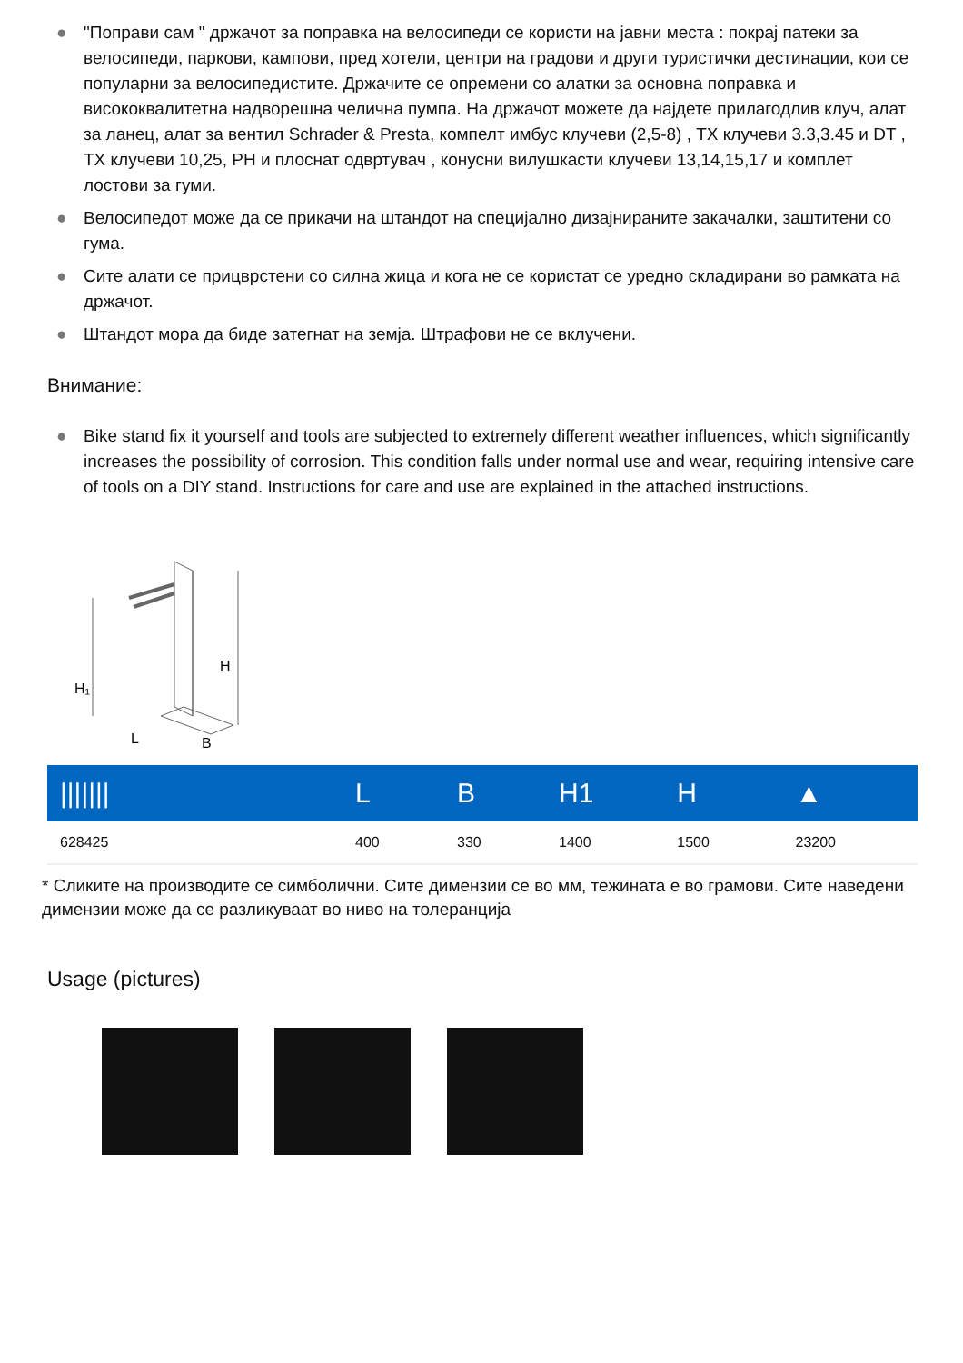● "Поправи сам " држачот за поправка на велосипеди се користи на јавни места : покрај патеки за велосипеди, паркови, кампови, пред хотели, центри на градови и други туристички дестинации, кои се популарни за велосипедистите. Држачите се опремени со алатки за основна поправка и висококвалитетна надворешна челична пумпа. На држачот можете да најдете прилагодлив клуч, алат за ланец, алат за вентил Schrader & Presta, компелт имбус клучеви (2,5-8) , TX клучеви 3.3,3.45 и DT , TX клучеви 10,25, PH и плоснат одвртувач , конусни вилушкасти клучеви 13,14,15,17 и комплет лостови за гуми.
● Велосипедот може да се прикачи на штандот на специјално дизајнираните закачалки, заштитени со гума.
● Сите алати се прицврстени со силна жица и кога не се користат се уредно складирани во рамката на држачот.
● Штандот мора да биде затегнат на земја. Штрафови не се вклучени.
Внимание:
● Bike stand fix it yourself and tools are subjected to extremely different weather influences, which significantly increases the possibility of corrosion. This condition falls under normal use and wear, requiring intensive care of tools on a DIY stand. Instructions for care and use are explained in the attached instructions.
H
H₁
L
B
| /////// | L | B | H1 | H | ▲ |
| --- | --- | --- | --- | --- | --- |
| 628425 | 400 | 330 | 1400 | 1500 | 23200 |
* Сликите на производите се симболични. Сите димензии се во мм, тежината е во грамови. Сите наведени димензии може да се разликуваат во ниво на толеранција
Usage (pictures)